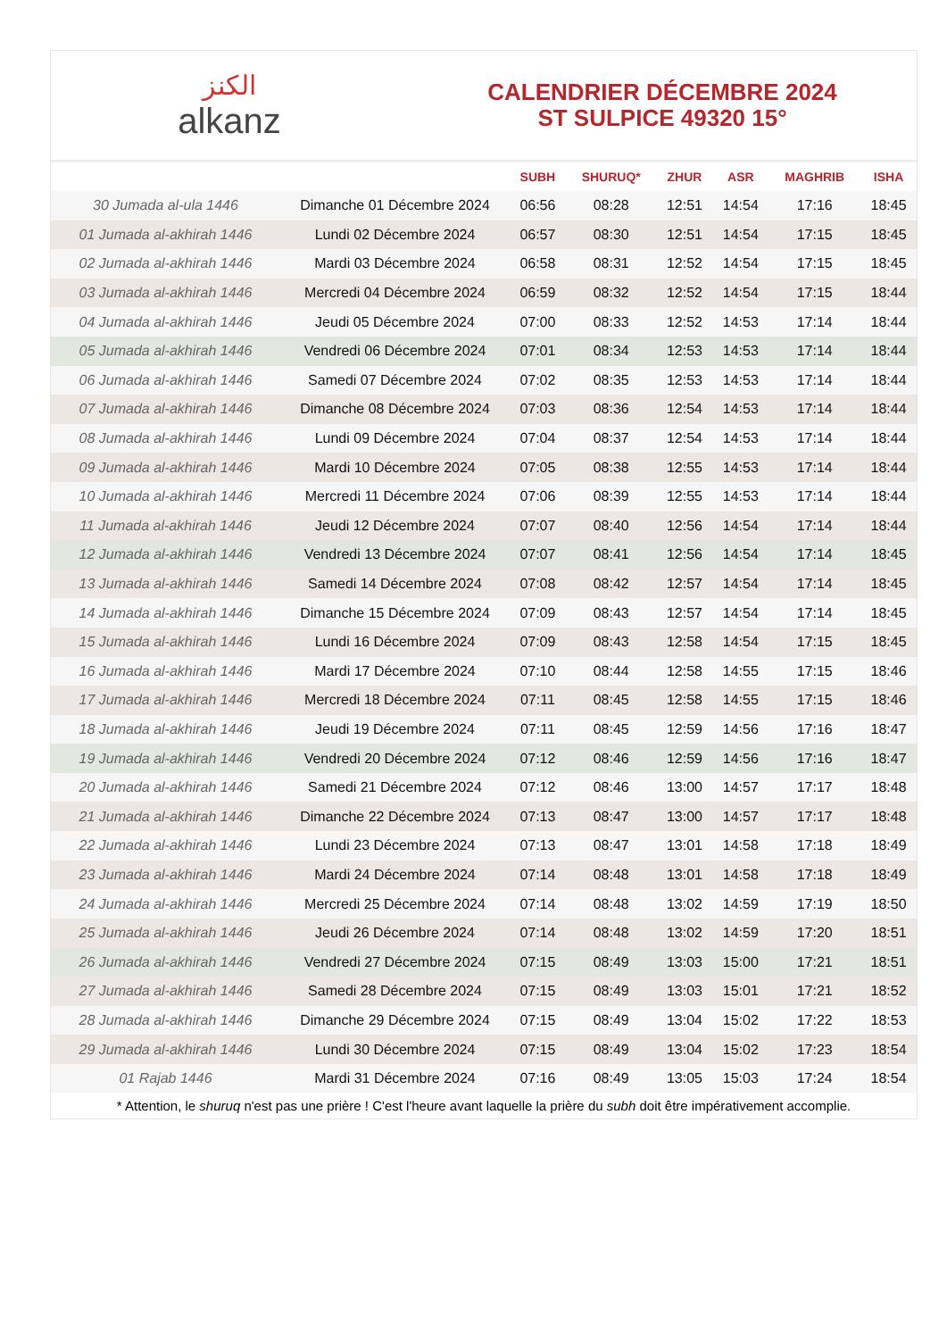الكنز
alkanz
CALENDRIER DÉCEMBRE 2024
ST SULPICE 49320 15°
| | | SUBH | SHURUQ* | ZHUR | ASR | MAGHRIB | ISHA |
| --- | --- | --- | --- | --- | --- | --- | --- |
| 30 Jumada al-ula 1446 | Dimanche 01 Décembre 2024 | 06:56 | 08:28 | 12:51 | 14:54 | 17:16 | 18:45 |
| 01 Jumada al-akhirah 1446 | Lundi 02 Décembre 2024 | 06:57 | 08:30 | 12:51 | 14:54 | 17:15 | 18:45 |
| 02 Jumada al-akhirah 1446 | Mardi 03 Décembre 2024 | 06:58 | 08:31 | 12:52 | 14:54 | 17:15 | 18:45 |
| 03 Jumada al-akhirah 1446 | Mercredi 04 Décembre 2024 | 06:59 | 08:32 | 12:52 | 14:54 | 17:15 | 18:44 |
| 04 Jumada al-akhirah 1446 | Jeudi 05 Décembre 2024 | 07:00 | 08:33 | 12:52 | 14:53 | 17:14 | 18:44 |
| 05 Jumada al-akhirah 1446 | Vendredi 06 Décembre 2024 | 07:01 | 08:34 | 12:53 | 14:53 | 17:14 | 18:44 |
| 06 Jumada al-akhirah 1446 | Samedi 07 Décembre 2024 | 07:02 | 08:35 | 12:53 | 14:53 | 17:14 | 18:44 |
| 07 Jumada al-akhirah 1446 | Dimanche 08 Décembre 2024 | 07:03 | 08:36 | 12:54 | 14:53 | 17:14 | 18:44 |
| 08 Jumada al-akhirah 1446 | Lundi 09 Décembre 2024 | 07:04 | 08:37 | 12:54 | 14:53 | 17:14 | 18:44 |
| 09 Jumada al-akhirah 1446 | Mardi 10 Décembre 2024 | 07:05 | 08:38 | 12:55 | 14:53 | 17:14 | 18:44 |
| 10 Jumada al-akhirah 1446 | Mercredi 11 Décembre 2024 | 07:06 | 08:39 | 12:55 | 14:53 | 17:14 | 18:44 |
| 11 Jumada al-akhirah 1446 | Jeudi 12 Décembre 2024 | 07:07 | 08:40 | 12:56 | 14:54 | 17:14 | 18:44 |
| 12 Jumada al-akhirah 1446 | Vendredi 13 Décembre 2024 | 07:07 | 08:41 | 12:56 | 14:54 | 17:14 | 18:45 |
| 13 Jumada al-akhirah 1446 | Samedi 14 Décembre 2024 | 07:08 | 08:42 | 12:57 | 14:54 | 17:14 | 18:45 |
| 14 Jumada al-akhirah 1446 | Dimanche 15 Décembre 2024 | 07:09 | 08:43 | 12:57 | 14:54 | 17:14 | 18:45 |
| 15 Jumada al-akhirah 1446 | Lundi 16 Décembre 2024 | 07:09 | 08:43 | 12:58 | 14:54 | 17:15 | 18:45 |
| 16 Jumada al-akhirah 1446 | Mardi 17 Décembre 2024 | 07:10 | 08:44 | 12:58 | 14:55 | 17:15 | 18:46 |
| 17 Jumada al-akhirah 1446 | Mercredi 18 Décembre 2024 | 07:11 | 08:45 | 12:58 | 14:55 | 17:15 | 18:46 |
| 18 Jumada al-akhirah 1446 | Jeudi 19 Décembre 2024 | 07:11 | 08:45 | 12:59 | 14:56 | 17:16 | 18:47 |
| 19 Jumada al-akhirah 1446 | Vendredi 20 Décembre 2024 | 07:12 | 08:46 | 12:59 | 14:56 | 17:16 | 18:47 |
| 20 Jumada al-akhirah 1446 | Samedi 21 Décembre 2024 | 07:12 | 08:46 | 13:00 | 14:57 | 17:17 | 18:48 |
| 21 Jumada al-akhirah 1446 | Dimanche 22 Décembre 2024 | 07:13 | 08:47 | 13:00 | 14:57 | 17:17 | 18:48 |
| 22 Jumada al-akhirah 1446 | Lundi 23 Décembre 2024 | 07:13 | 08:47 | 13:01 | 14:58 | 17:18 | 18:49 |
| 23 Jumada al-akhirah 1446 | Mardi 24 Décembre 2024 | 07:14 | 08:48 | 13:01 | 14:58 | 17:18 | 18:49 |
| 24 Jumada al-akhirah 1446 | Mercredi 25 Décembre 2024 | 07:14 | 08:48 | 13:02 | 14:59 | 17:19 | 18:50 |
| 25 Jumada al-akhirah 1446 | Jeudi 26 Décembre 2024 | 07:14 | 08:48 | 13:02 | 14:59 | 17:20 | 18:51 |
| 26 Jumada al-akhirah 1446 | Vendredi 27 Décembre 2024 | 07:15 | 08:49 | 13:03 | 15:00 | 17:21 | 18:51 |
| 27 Jumada al-akhirah 1446 | Samedi 28 Décembre 2024 | 07:15 | 08:49 | 13:03 | 15:01 | 17:21 | 18:52 |
| 28 Jumada al-akhirah 1446 | Dimanche 29 Décembre 2024 | 07:15 | 08:49 | 13:04 | 15:02 | 17:22 | 18:53 |
| 29 Jumada al-akhirah 1446 | Lundi 30 Décembre 2024 | 07:15 | 08:49 | 13:04 | 15:02 | 17:23 | 18:54 |
| 01 Rajab 1446 | Mardi 31 Décembre 2024 | 07:16 | 08:49 | 13:05 | 15:03 | 17:24 | 18:54 |
* Attention, le shuruq n'est pas une prière ! C'est l'heure avant laquelle la prière du subh doit être impérativement accomplie.